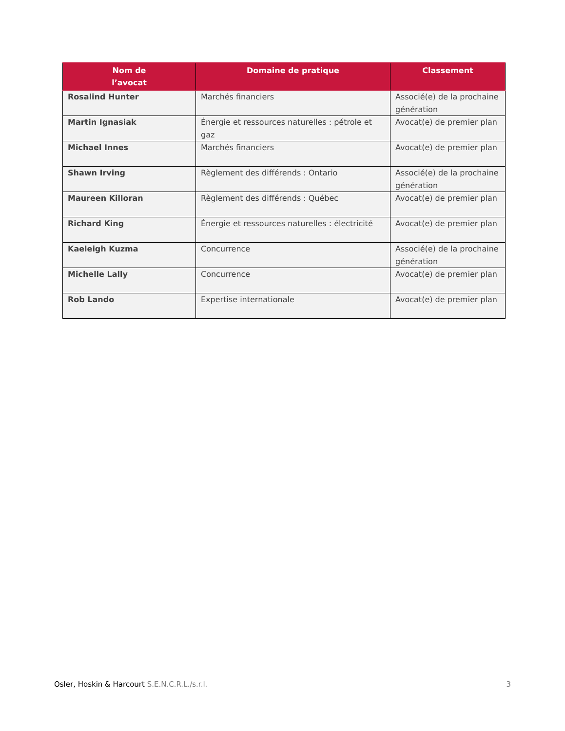| Nom de l’avocat | Domaine de pratique | Classement |
| --- | --- | --- |
| Rosalind Hunter | Marchés financiers | Associé(e) de la prochaine génération |
| Martin Ignasiak | Énergie et ressources naturelles : pétrole et gaz | Avocat(e) de premier plan |
| Michael Innes | Marchés financiers | Avocat(e) de premier plan |
| Shawn Irving | Règlement des différends : Ontario | Associé(e) de la prochaine génération |
| Maureen Killoran | Règlement des différends : Québec | Avocat(e) de premier plan |
| Richard King | Énergie et ressources naturelles : électricité | Avocat(e) de premier plan |
| Kaeleigh Kuzma | Concurrence | Associé(e) de la prochaine génération |
| Michelle Lally | Concurrence | Avocat(e) de premier plan |
| Rob Lando | Expertise internationale | Avocat(e) de premier plan |
Osler, Hoskin & Harcourt S.E.N.C.R.L./s.r.l. 3